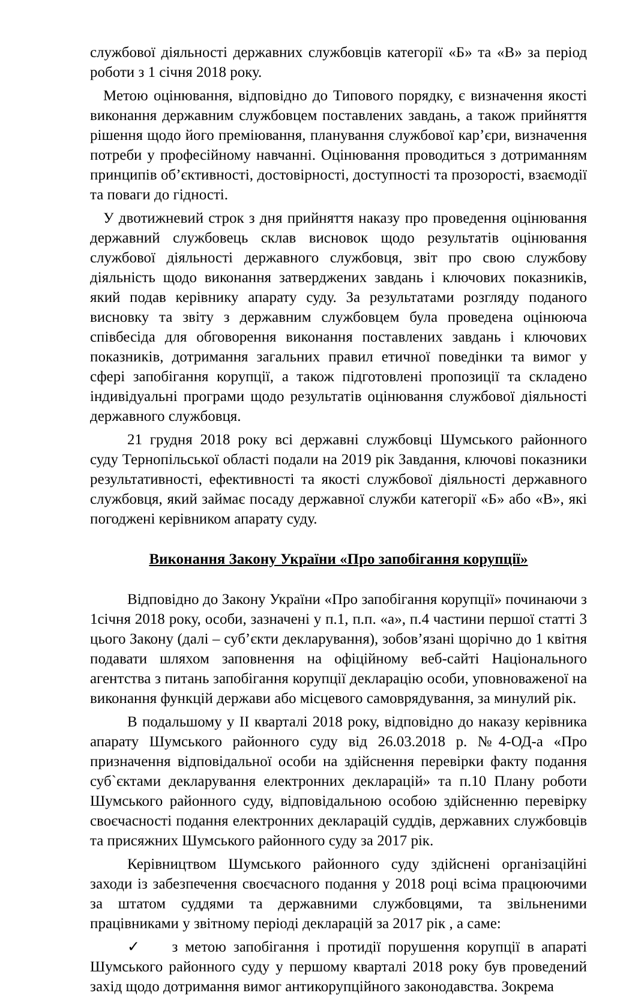службової діяльності державних службовців категорії «Б» та «В» за період роботи з 1 січня 2018 року.
Метою оцінювання, відповідно до Типового порядку, є визначення якості виконання державним службовцем поставлених завдань, а також прийняття рішення щодо його преміювання, планування службової кар’єри, визначення потреби у професійному навчанні. Оцінювання проводиться з дотриманням принципів об’єктивності, достовірності, доступності та прозорості, взаємодії та поваги до гідності.
У двотижневий строк з дня прийняття наказу про проведення оцінювання державний службовець склав висновок щодо результатів оцінювання службової діяльності державного службовця, звіт про свою службову діяльність щодо виконання затверджених завдань і ключових показників, який подав керівнику апарату суду. За результатами розгляду поданого висновку та звіту з державним службовцем була проведена оцінююча співбесіда для обговорення виконання поставлених завдань і ключових показників, дотримання загальних правил етичної поведінки та вимог у сфері запобігання корупції, а також підготовлені пропозиції та складено індивідуальні програми щодо результатів оцінювання службової діяльності державного службовця.
21 грудня 2018 року всі державні службовці Шумського районного суду Тернопільської області подали на 2019 рік Завдання, ключові показники результативності, ефективності та якості службової діяльності державного службовця, який займає посаду державної служби категорії «Б» або «В», які погоджені керівником апарату суду.
Виконання Закону України «Про запобігання корупції»
Відповідно до Закону України «Про запобігання корупції» починаючи з 1січня 2018 року, особи, зазначені у п.1, п.п. «а», п.4 частини першої статті 3 цього Закону (далі – суб’єкти декларування), зобов’язані щорічно до 1 квітня подавати шляхом заповнення на офіційному веб-сайті Національного агентства з питань запобігання корупції декларацію особи, уповноваженої на виконання функцій держави або місцевого самоврядування, за минулий рік.
В подальшому у ІІ кварталі 2018 року, відповідно до наказу керівника апарату Шумського районного суду від 26.03.2018 р. №4-ОД-а «Про призначення відповідальної особи на здійснення перевірки факту подання суб`єктами декларування електронних декларацій» та п.10 Плану роботи Шумського районного суду, відповідальною особою здійсненню перевірку своєчасності подання електронних декларацій суддів, державних службовців та присяжних Шумського районного суду за 2017 рік.
Керівництвом Шумського районного суду здійснені організаційні заходи із забезпечення своєчасного подання у 2018 році всіма працюючими за штатом суддями та державними службовцями, та звільненими працівниками у звітному періоді декларацій за 2017 рік , а саме:
✓ з метою запобігання і протидії порушення корупції в апараті Шумського районного суду у першому кварталі 2018 року був проведений захід щодо дотримання вимог антикорупційного законодавства. Зокрема